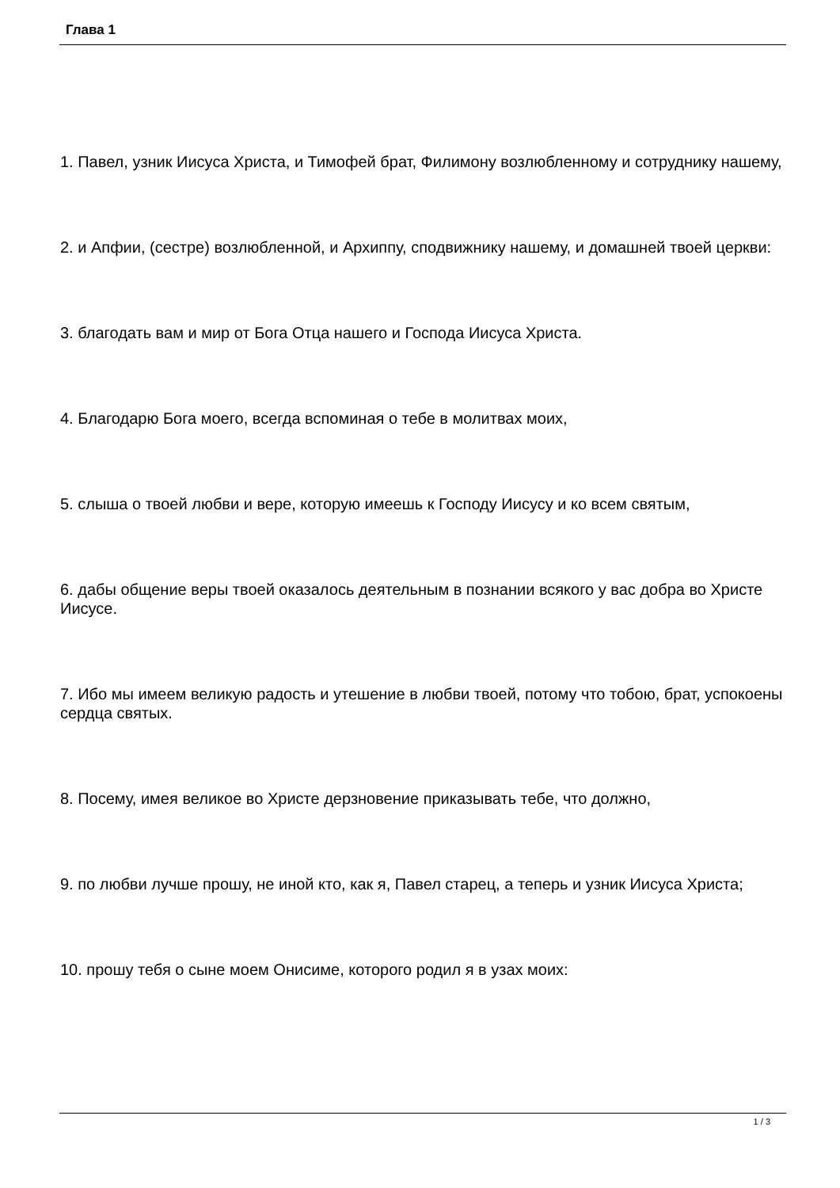Глава 1
1. Павел, узник Иисуса Христа, и Тимофей брат, Филимону возлюбленному и сотруднику нашему,
2. и Апфии, (сестре) возлюбленной, и Архиппу, сподвижнику нашему, и домашней твоей церкви:
3. благодать вам и мир от Бога Отца нашего и Господа Иисуса Христа.
4. Благодарю Бога моего, всегда вспоминая о тебе в молитвах моих,
5. слыша о твоей любви и вере, которую имеешь к Господу Иисусу и ко всем святым,
6. дабы общение веры твоей оказалось деятельным в познании всякого у вас добра во Христе Иисусе.
7. Ибо мы имеем великую радость и утешение в любви твоей, потому что тобою, брат, успокоены сердца святых.
8. Посему, имея великое во Христе дерзновение приказывать тебе, что должно,
9. по любви лучше прошу, не иной кто, как я, Павел старец, а теперь и узник Иисуса Христа;
10. прошу тебя о сыне моем Онисиме, которого родил я в узах моих:
1 / 3